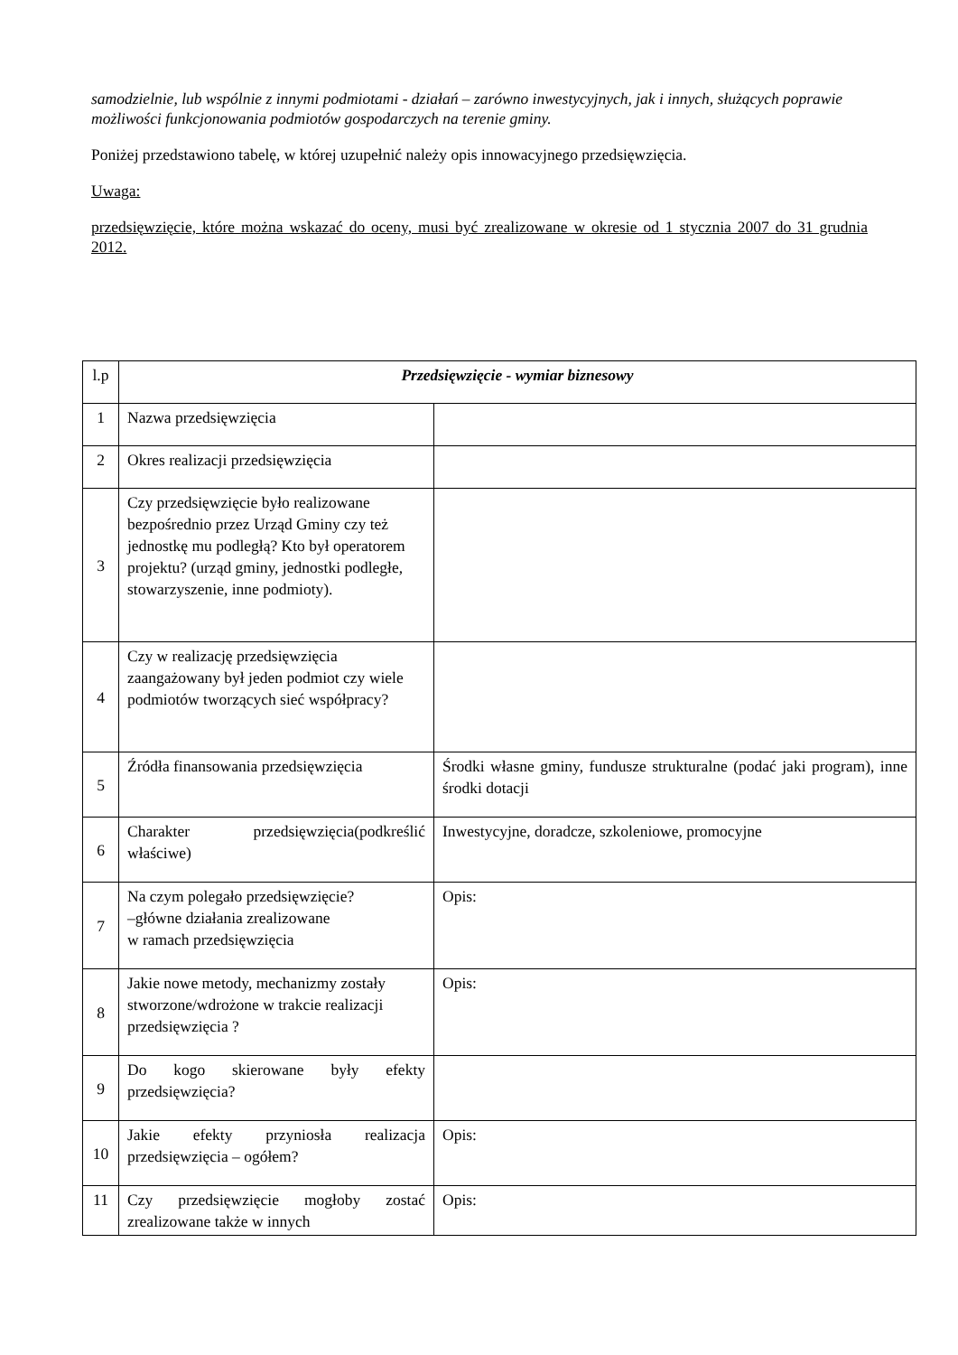samodzielnie, lub wspólnie z innymi podmiotami - działań – zarówno inwestycyjnych, jak i innych, służących poprawie możliwości funkcjonowania podmiotów gospodarczych na terenie gminy.
Poniżej przedstawiono tabelę, w której uzupełnić należy opis innowacyjnego przedsięwzięcia.
Uwaga:
przedsięwzięcie, które można wskazać do oceny, musi być zrealizowane w okresie od 1 stycznia 2007 do 31 grudnia 2012.
| l.p | Przedsięwzięcie - wymiar biznesowy | |
| 1 | Nazwa przedsięwzięcia | |
| 2 | Okres realizacji przedsięwzięcia | |
| 3 | Czy przedsięwzięcie było realizowane bezpośrednio przez Urząd Gminy czy też jednostkę mu podległą? Kto był operatorem projektu? (urząd gminy, jednostki podległe, stowarzyszenie, inne podmioty). | |
| 4 | Czy w realizację przedsięwzięcia zaangażowany był jeden podmiot czy wiele podmiotów tworzących sieć współpracy? | |
| 5 | Źródła finansowania przedsięwzięcia | Środki własne gminy, fundusze strukturalne (podać jaki program), inne środki dotacji |
| 6 | Charakter przedsięwzięcia(podkreślić właściwe) | Inwestycyjne, doradcze, szkoleniowe, promocyjne |
| 7 | Na czym polegało przedsięwzięcie? –główne działania zrealizowane w ramach przedsięwzięcia | Opis: |
| 8 | Jakie nowe metody, mechanizmy zostały stworzone/wdrożone w trakcie realizacji przedsięwzięcia ? | Opis: |
| 9 | Do kogo skierowane były efekty przedsięwzięcia? | |
| 10 | Jakie efekty przyniosła realizacja przedsięwzięcia – ogółem? | Opis: |
| 11 | Czy przedsięwzięcie mogłoby zostać zrealizowane także w innych | Opis: |